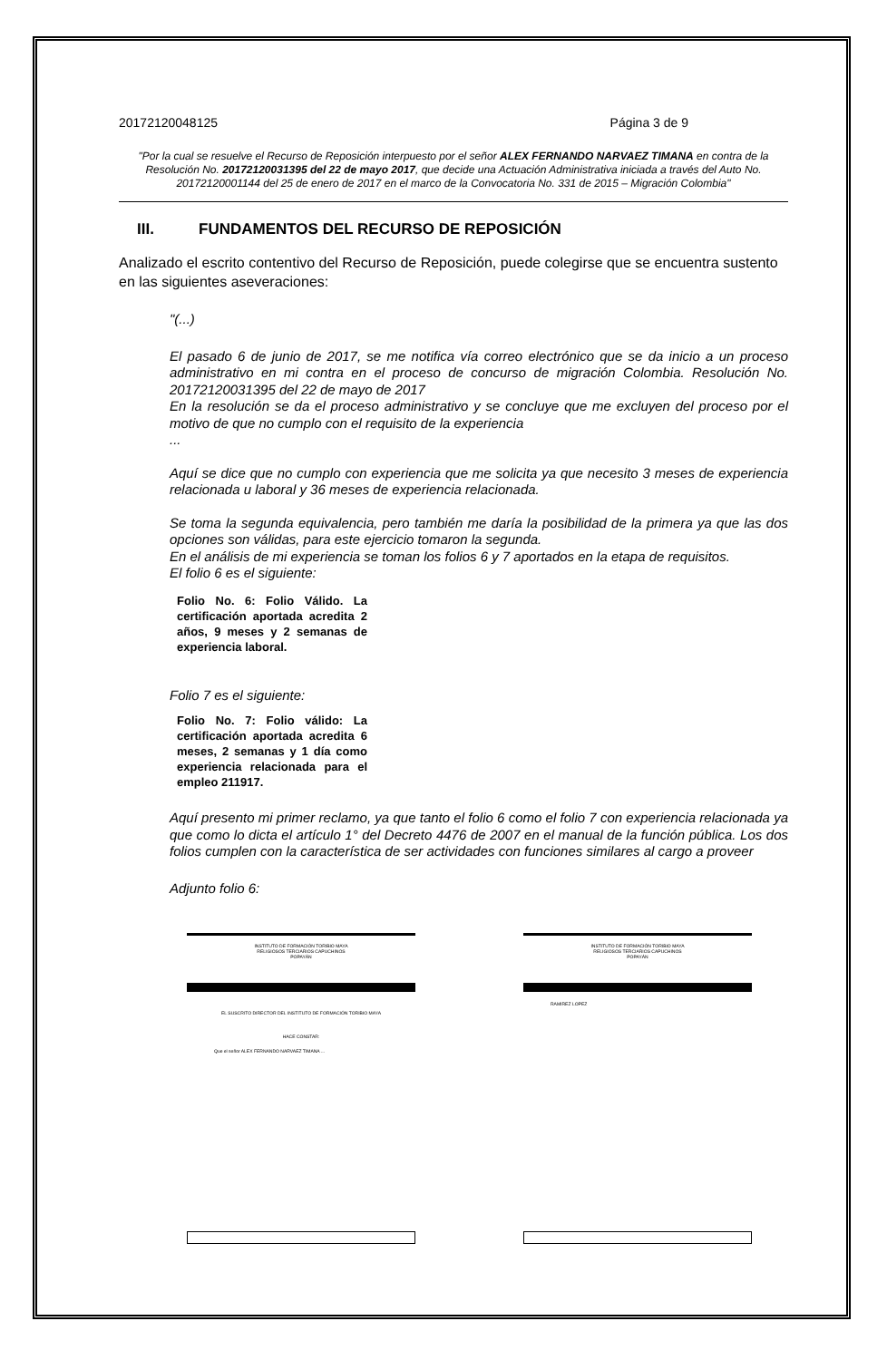20172120048125 Página 3 de 9
"Por la cual se resuelve el Recurso de Reposición interpuesto por el señor ALEX FERNANDO NARVAEZ TIMANA en contra de la Resolución No. 20172120031395 del 22 de mayo 2017, que decide una Actuación Administrativa iniciada a través del Auto No. 20172120001144 del 25 de enero de 2017 en el marco de la Convocatoria No. 331 de 2015 – Migración Colombia"
III. FUNDAMENTOS DEL RECURSO DE REPOSICIÓN
Analizado el escrito contentivo del Recurso de Reposición, puede colegirse que se encuentra sustento en las siguientes aseveraciones:
"(...)
El pasado 6 de junio de 2017, se me notifica vía correo electrónico que se da inicio a un proceso administrativo en mi contra en el proceso de concurso de migración Colombia. Resolución No. 20172120031395 del 22 de mayo de 2017
En la resolución se da el proceso administrativo y se concluye que me excluyen del proceso por el motivo de que no cumplo con el requisito de la experiencia
...
Aquí se dice que no cumplo con experiencia que me solicita ya que necesito 3 meses de experiencia relacionada u laboral y 36 meses de experiencia relacionada.
Se toma la segunda equivalencia, pero también me daría la posibilidad de la primera ya que las dos opciones son válidas, para este ejercicio tomaron la segunda.
En el análisis de mi experiencia se toman los folios 6 y 7 aportados en la etapa de requisitos.
El folio 6 es el siguiente:
Folio No. 6: Folio Válido. La certificación aportada acredita 2 años, 9 meses y 2 semanas de experiencia laboral.
Folio 7 es el siguiente:
Folio No. 7: Folio válido: La certificación aportada acredita 6 meses, 2 semanas y 1 día como experiencia relacionada para el empleo 211917.
Aquí presento mi primer reclamo, ya que tanto el folio 6 como el folio 7 con experiencia relacionada ya que como lo dicta el artículo 1° del Decreto 4476 de 2007 en el manual de la función pública. Los dos folios cumplen con la característica de ser actividades con funciones similares al cargo a proveer
Adjunto folio 6:
INSTITUTO DE FORMACIÓN TORIBIO MAYA
RELIGIOSOS TERCIARIOS CAPUCHINOS
POPAYÁN
EL SUSCRITO DIRECTOR DEL INSTITUTO DE FORMACIÓN TORIBIO MAYA
HACE CONSTAR:
Que el señor ALEX FERNANDO NARVAEZ TIMANA ...
INSTITUTO DE FORMACIÓN TORIBIO MAYA
RELIGIOSOS TERCIARIOS CAPUCHINOS
POPAYÁN
RAMIREZ LOPEZ